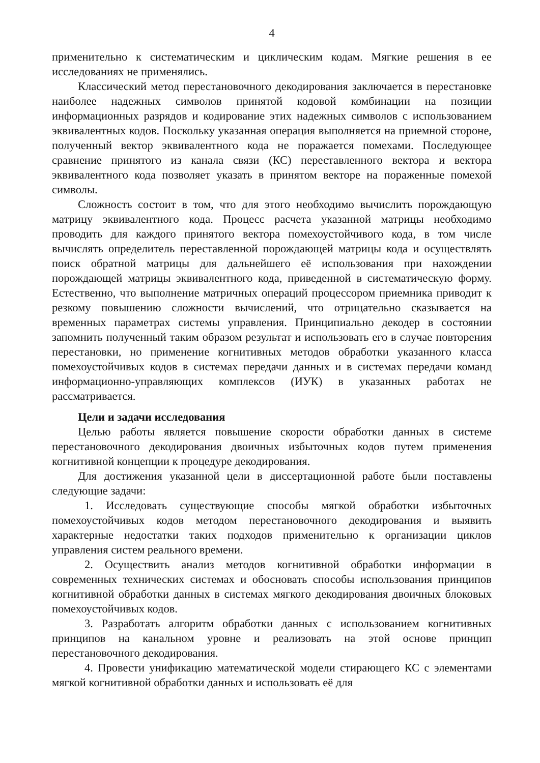4
применительно к систематическим и циклическим кодам. Мягкие решения в ее исследованиях не применялись.
Классический метод перестановочного декодирования заключается в перестановке наиболее надежных символов принятой кодовой комбинации на позиции информационных разрядов и кодирование этих надежных символов с использованием эквивалентных кодов. Поскольку указанная операция выполняется на приемной стороне, полученный вектор эквивалентного кода не поражается помехами. Последующее сравнение принятого из канала связи (КС) переставленного вектора и вектора эквивалентного кода позволяет указать в принятом векторе на пораженные помехой символы.
Сложность состоит в том, что для этого необходимо вычислить порождающую матрицу эквивалентного кода. Процесс расчета указанной матрицы необходимо проводить для каждого принятого вектора помехоустойчивого кода, в том числе вычислять определитель переставленной порождающей матрицы кода и осуществлять поиск обратной матрицы для дальнейшего её использования при нахождении порождающей матрицы эквивалентного кода, приведенной в систематическую форму. Естественно, что выполнение матричных операций процессором приемника приводит к резкому повышению сложности вычислений, что отрицательно сказывается на временных параметрах системы управления. Принципиально декодер в состоянии запомнить полученный таким образом результат и использовать его в случае повторения перестановки, но применение когнитивных методов обработки указанного класса помехоустойчивых кодов в системах передачи данных и в системах передачи команд информационно-управляющих комплексов (ИУК) в указанных работах не рассматривается.
Цели и задачи исследования
Целью работы является повышение скорости обработки данных в системе перестановочного декодирования двоичных избыточных кодов путем применения когнитивной концепции к процедуре декодирования.
Для достижения указанной цели в диссертационной работе были поставлены следующие задачи:
1. Исследовать существующие способы мягкой обработки избыточных помехоустойчивых кодов методом перестановочного декодирования и выявить характерные недостатки таких подходов применительно к организации циклов управления систем реального времени.
2. Осуществить анализ методов когнитивной обработки информации в современных технических системах и обосновать способы использования принципов когнитивной обработки данных в системах мягкого декодирования двоичных блоковых помехоустойчивых кодов.
3. Разработать алгоритм обработки данных с использованием когнитивных принципов на канальном уровне и реализовать на этой основе принцип перестановочного декодирования.
4. Провести унификацию математической модели стирающего КС с элементами мягкой когнитивной обработки данных и использовать её для